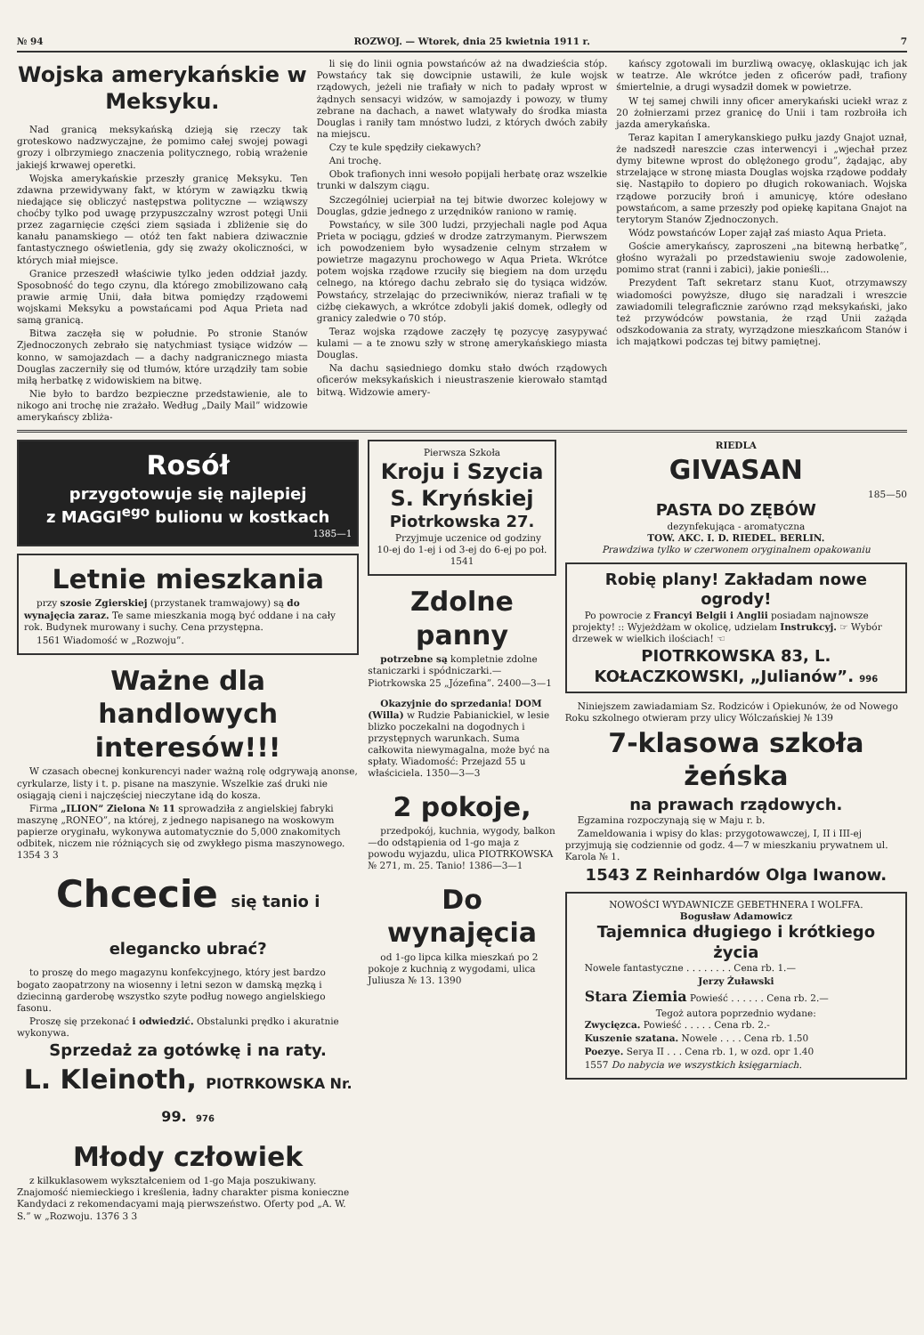№ 94 ROZWOJ. — Wtorek, dnia 25 kwietnia 1911 r. 7
Wojska amerykańskie w Meksyku.
Nad granicą meksykańską dzieją się rzeczy tak groteskowo nadzwyczajne, że pomimo całej swojej powagi grozy i olbrzymiego znaczenia politycznego, robią wrażenie jakiejś krwawej operetki.
Wojska amerykańskie przeszły granicę Meksyku. Ten zdawna przewidywany fakt, w którym w zawiązku tkwią niedające się obliczyć następstwa polityczne — wziąwszy choćby tylko pod uwagę przypuszczalny wzrost potęgi Unii przez zagarnięcie części ziem sąsiada i zbliżenie się do kanału panamskiego — otóż ten fakt nabiera dziwacznie fantastycznego oświetlenia, gdy się zważy okoliczności, w których miał miejsce.
Granice przeszedł właściwie tylko jeden oddział jazdy. Sposobność do tego czynu, dla którego zmobilizowano całą prawie armię Unii, dała bitwa pomiędzy rządowemi wojskami Meksyku a powstańcami pod Aqua Prieta nad samą granicą.
Bitwa zaczęła się w południe. Po stronie Stanów Zjednoczonych zebrało się natychmiast tysiące widzów — konno, w samojazdach — a dachy nadgranicznego miasta Douglas zaczerniły się od tłumów, które urządziły tam sobie miłą herbatkę z widowiskiem na bitwę.
Nie było to bardzo bezpieczne przedstawienie, ale to nikogo ani trochę nie zrażało. Według „Daily Mail” widzowie amerykańscy zbliża-
li się do linii ognia powstańców aż na dwadzieścia stóp. Powstańcy tak się dowcipnie ustawili, że kule wojsk rządowych, jeżeli nie trafiały w nich to padały wprost w żądnych sensacyi widzów, w samojazdy i powozy, w tłumy zebrane na dachach, a nawet wlatywały do środka miasta Douglas i raniły tam mnóstwo ludzi, z których dwóch zabiły na miejscu.
Czy te kule spędziły ciekawych?
Ani trochę.
Obok trafionych inni wesoło popijali herbatę oraz wszelkie trunki w dalszym ciągu.
Szczególniej ucierpiał na tej bitwie dworzec kolejowy w Douglas, gdzie jednego z urzędników raniono w ramię.
Powstańcy, w sile 300 ludzi, przyjechali nagle pod Aqua Prieta w pociągu, gdzieś w drodze zatrzymanym. Pierwszem ich powodzeniem było wysadzenie celnym strzałem w powietrze magazynu prochowego w Aqua Prieta. Wkrótce potem wojska rządowe rzuciły się biegiem na dom urzędu celnego, na którego dachu zebrało się do tysiąca widzów. Powstańcy, strzelając do przeciwników, nieraz trafiali w tę ciżbę ciekawych, a wkrótce zdobyli jakiś domek, odległy od granicy zaledwie o 70 stóp.
Teraz wojska rządowe zaczęły tę pozycyę zasypywać kulami — a te znowu szły w stronę amerykańskiego miasta Douglas.
Na dachu sąsiedniego domku stało dwóch rządowych oficerów meksykańskich i nieustraszenie kierowało stamtąd bitwą. Widzowie amery-
kańscy zgotowali im burzliwą owacyę, oklaskując ich jak w teatrze. Ale wkrótce jeden z oficerów padł, trafiony śmiertelnie, a drugi wysadził domek w powietrze.
W tej samej chwili inny oficer amerykański uciekł wraz z 20 żołnierzami przez granicę do Unii i tam rozbroiła ich jazda amerykańska.
Teraz kapitan I amerykanskiego pułku jazdy Gnajot uznał, że nadszedł nareszcie czas interwencyi i „wjechał przez dymy bitewne wprost do oblężonego grodu”, żądając, aby strzelające w stronę miasta Douglas wojska rządowe poddały się. Nastąpiło to dopiero po długich rokowaniach. Wojska rządowe porzuciły broń i amunicyę, które odesłano powstańcom, a same przeszły pod opiekę kapitana Gnajot na terytorym Stanów Zjednoczonych.
Wódz powstańców Loper zajął zaś miasto Aqua Prieta.
Goście amerykańscy, zaproszeni „na bitewną herbatkę”, głośno wyrażali po przedstawieniu swoje zadowolenie, pomimo strat (ranni i zabici), jakie ponieśli...
Prezydent Taft sekretarz stanu Kuot, otrzymawszy wiadomości powyższe, długo się naradzali i wreszcie zawiadomili telegraficznie zarówno rząd meksykański, jako też przywódców powstania, że rząd Unii zażąda odszkodowania za straty, wyrządzone mieszkańcom Stanów i ich majątkowi podczas tej bitwy pamiętnej.
Rosół
przygotowuje się najlepiej
z MAGGI<sup>ego</sup> bulionu w kostkach
1385—1
Letnie mieszkania
przy szosie Zgierskiej (przystanek tramwajowy) są do wynajęcia zaraz. Te same mieszkania mogą być oddane i na cały rok. Budynek murowany i suchy. Cena przystępna.
1561 Wiadomość w „Rozwoju”.
Ważne dla handlowych interesów!!!
W czasach obecnej konkurencyi nader ważną rolę odgrywają anonse, cyrkularze, listy i t. p. pisane na maszynie. Wszelkie zaś druki nie osiągają cieni i najczęściej nieczytane idą do kosza.
Firma „ILION” Zielona № 11 sprowadziła z angielskiej fabryki maszynę „RONEO”, na której, z jednego napisanego na woskowym papierze oryginału, wykonywa automatycznie do 5,000 znakomitych odbitek, niczem nie różniących się od zwykłego pisma maszynowego. 1354 3 3
Chcecie się tanio i elegancko ubrać?
to proszę do mego magazynu konfekcyjnego, który jest bardzo bogato zaopatrzony na wiosenny i letni sezon w damską męzką i dziecinną garderobę wszystko szyte podług nowego angielskiego fasonu.
Proszę się przekonać i odwiedzić. Obstalunki prędko i akuratnie wykonywa.
Sprzedaż za gotówkę i na raty.
L. Kleinoth, PIOTRKOWSKA Nr. 99. 976
Młody człowiek
z kilkuklasowem wykształceniem od 1-go Maja poszukiwany. Znajomość niemieckiego i kreślenia, ładny charakter pisma konieczne Kandydaci z rekomendacyami mają pierwszeństwo. Oferty pod „A. W. S.” w „Rozwoju. 1376 3 3
Pierwsza Szkoła
Kroju i Szycia S. Kryńskiej
Piotrkowska 27.
Przyjmuje uczenice od godziny 10-ej do 1-ej i od 3-ej do 6-ej po poł. 1541
Zdolne panny
potrzebne są kompletnie zdolne staniczarki i spódniczarki.— Piotrkowska 25 „Józefina”. 2400—3—1
Okazyjnie do sprzedania! DOM (Willa) w Rudzie Pabianickiel, w lesie blizko poczekalni na dogodnych i przystępnych warunkach. Suma całkowita niewymagalna, może być na spłaty. Wiadomość: Przejazd 55 u właściciela. 1350—3—3
2 pokoje,
przedpokój, kuchnia, wygody, balkon—do odstąpienia od 1-go maja z powodu wyjazdu, ulica PIOTRKOWSKA № 271, m. 25. Tanio! 1386—3—1
Do wynajęcia
od 1-go lipca kilka mieszkań po 2 pokoje z kuchnią z wygodami, ulica Juliusza № 13. 1390
RIEDLA
GIVASAN
185—50
PASTA DO ZĘBÓW
dezynfekująca - aromatyczna
TOW. AKC. I. D. RIEDEL. BERLIN.
Prawdziwa tylko w czerwonem oryginalnem opakowaniu
Robię plany! Zakładam nowe ogrody!
Po powrocie z Francyi Belgii i Anglii posiadam najnowsze projekty! :: Wyjeżdżam w okolicę, udzielam Instrukcyj. ☞ Wybór drzewek w wielkich ilościach! ☜
PIOTRKOWSKA 83, L. KOŁACZKOWSKI, „Julianów”. 996
Niniejszem zawiadamiam Sz. Rodziców i Opiekunów, że od Nowego Roku szkolnego otwieram przy ulicy Wólczańskiej № 139
7-klasowa szkoła żeńska
na prawach rządowych.
Egzamina rozpoczynają się w Maju r. b.
Zameldowania i wpisy do klas: przygotowawczej, I, II i III-ej przyjmują się codziennie od godz. 4—7 w mieszkaniu prywatnem ul. Karola № 1.
1543 Z Reinhardów Olga Iwanow.
NOWOŚCI WYDAWNICZE GEBETHNERA I WOLFFA.
Bogusław Adamowicz
Tajemnica długiego i krótkiego życia
Nowele fantastyczne . . . . . . . . Cena rb. 1.—
Jerzy Żuławski
Stara Ziemia Powieść . . . . . . Cena rb. 2.—
Tegoż autora poprzednio wydane:
Zwycięzca. Powieść . . . . . Cena rb. 2.-
Kuszenie szatana. Nowele . . . . Cena rb. 1.50
Poezye. Serya II . . . Cena rb. 1, w ozd. opr 1.40
1557 Do nabycia we wszystkich księgarniach.